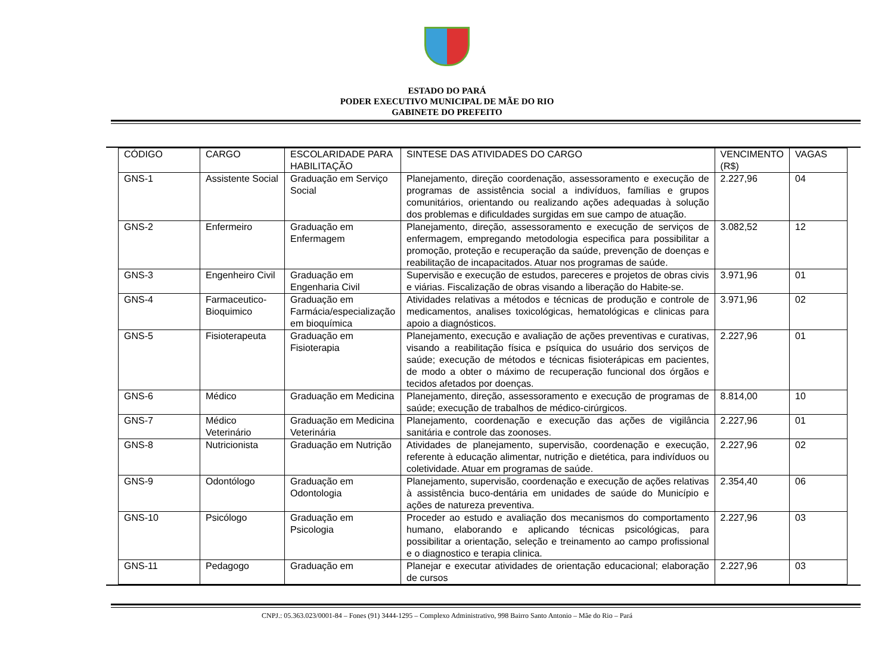ESTADO DO PARÁ
PODER EXECUTIVO MUNICIPAL DE MÃE DO RIO
GABINETE DO PREFEITO
| CÓDIGO | CARGO | ESCOLARIDADE PARA HABILITAÇÃO | SINTESE DAS ATIVIDADES DO CARGO | VENCIMENTO (R$) | VAGAS |
| GNS-1 | Assistente Social | Graduação em Serviço Social | Planejamento, direção coordenação, assessoramento e execução de programas de assistência social a indivíduos, famílias e grupos comunitários, orientando ou realizando ações adequadas à solução dos problemas e dificuldades surgidas em sue campo de atuação. | 2.227,96 | 04 |
| GNS-2 | Enfermeiro | Graduação em Enfermagem | Planejamento, direção, assessoramento e execução de serviços de enfermagem, empregando metodologia especifica para possibilitar a promoção, proteção e recuperação da saúde, prevenção de doenças e reabilitação de incapacitados. Atuar nos programas de saúde. | 3.082,52 | 12 |
| GNS-3 | Engenheiro Civil | Graduação em Engenharia Civil | Supervisão e execução de estudos, pareceres e projetos de obras civis e viárias. Fiscalização de obras visando a liberação do Habite-se. | 3.971,96 | 01 |
| GNS-4 | Farmaceutico-Bioquimico | Graduação em Farmácia/especialização em bioquímica | Atividades relativas a métodos e técnicas de produção e controle de medicamentos, analises toxicológicas, hematológicas e clinicas para apoio a diagnósticos. | 3.971,96 | 02 |
| GNS-5 | Fisioterapeuta | Graduação em Fisioterapia | Planejamento, execução e avaliação de ações preventivas e curativas, visando a reabilitação física e psíquica do usuário dos serviços de saúde; execução de métodos e técnicas fisioterápicas em pacientes, de modo a obter o máximo de recuperação funcional dos órgãos e tecidos afetados por doenças. | 2.227,96 | 01 |
| GNS-6 | Médico | Graduação em Medicina | Planejamento, direção, assessoramento e execução de programas de saúde; execução de trabalhos de médico-cirúrgicos. | 8.814,00 | 10 |
| GNS-7 | Médico Veterinário | Graduação em Medicina Veterinária | Planejamento, coordenação e execução das ações de vigilância sanitária e controle das zoonoses. | 2.227,96 | 01 |
| GNS-8 | Nutricionista | Graduação em Nutrição | Atividades de planejamento, supervisão, coordenação e execução, referente à educação alimentar, nutrição e dietética, para indivíduos ou coletividade. Atuar em programas de saúde. | 2.227,96 | 02 |
| GNS-9 | Odontólogo | Graduação em Odontologia | Planejamento, supervisão, coordenação e execução de ações relativas à assistência buco-dentária em unidades de saúde do Município e ações de natureza preventiva. | 2.354,40 | 06 |
| GNS-10 | Psicólogo | Graduação em Psicologia | Proceder ao estudo e avaliação dos mecanismos do comportamento humano, elaborando e aplicando técnicas psicológicas, para possibilitar a orientação, seleção e treinamento ao campo profissional e o diagnostico e terapia clinica. | 2.227,96 | 03 |
| GNS-11 | Pedagogo | Graduação em | Planejar e executar atividades de orientação educacional; elaboração de cursos | 2.227,96 | 03 |
CNPJ.: 05.363.023/0001-84 – Fones (91) 3444-1295 – Complexo Administrativo, 998 Bairro Santo Antonio – Mãe do Rio – Pará